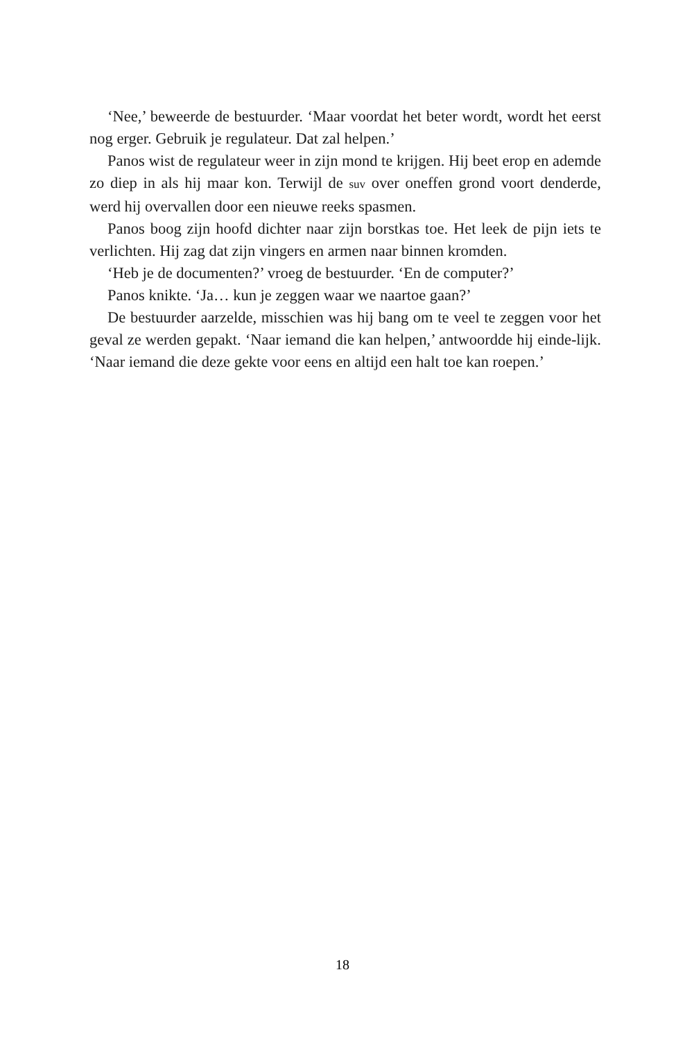‘Nee,’ beweerde de bestuurder. ‘Maar voordat het beter wordt, wordt het eerst nog erger. Gebruik je regulateur. Dat zal helpen.’
Panos wist de regulateur weer in zijn mond te krijgen. Hij beet erop en ademde zo diep in als hij maar kon. Terwijl de suv over oneffen grond voort denderde, werd hij overvallen door een nieuwe reeks spasmen.
Panos boog zijn hoofd dichter naar zijn borstkas toe. Het leek de pijn iets te verlichten. Hij zag dat zijn vingers en armen naar binnen kromden.
‘Heb je de documenten?’ vroeg de bestuurder. ‘En de computer?’
Panos knikte. ‘Ja… kun je zeggen waar we naartoe gaan?’
De bestuurder aarzelde, misschien was hij bang om te veel te zeggen voor het geval ze werden gepakt. ‘Naar iemand die kan helpen,’ antwoordde hij einde-lijk. ‘Naar iemand die deze gekte voor eens en altijd een halt toe kan roepen.’
18